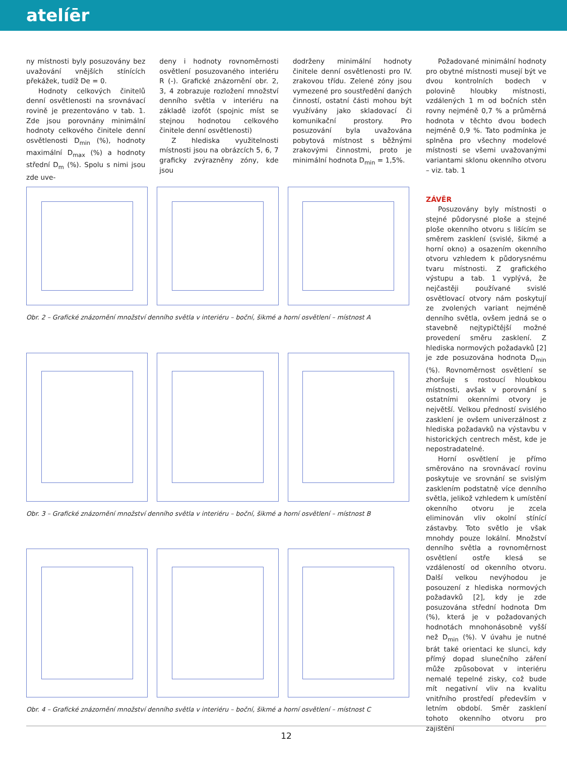atelíēr
ny místnosti byly posuzovány bez uvažování vnějších stínících překážek, tudíž De = 0.
Hodnoty celkových činitelů denní osvětlenosti na srovnávací rovině je prezentováno v tab. 1. Zde jsou porovnány minimální hodnoty celkového činitele denní osvětlenosti D<sub>min</sub> (%), hodnoty maximální D<sub>max</sub> (%) a hodnoty střední D<sub>m</sub> (%). Spolu s nimi jsou zde uve-
deny i hodnoty rovnoměrnosti osvětlení posuzovaného interiéru R (-). Grafické znázornění obr. 2, 3, 4 zobrazuje rozložení množství denního světla v interiéru na základě izofót (spojnic míst se stejnou hodnotou celkového činitele denní osvětlenosti)
Z hlediska využitelnosti místnosti jsou na obrázcích 5, 6, 7 graficky zvýrazněny zóny, kde jsou
dodrženy minimální hodnoty činitele denní osvětlenosti pro IV. zrakovou třídu. Zelené zóny jsou vymezené pro soustředění daných činností, ostatní části mohou být využívány jako skladovací či komunikační prostory. Pro posuzování byla uvažována pobytová místnost s běžnými zrakovými činnostmi, proto je minimální hodnota D<sub>min</sub> = 1,5%.
Požadované minimální hodnoty pro obytné místnosti musejí být ve dvou kontrolních bodech v polovině hloubky místnosti, vzdálených 1 m od bočních stěn rovny nejméně 0,7 % a průměrná hodnota v těchto dvou bodech nejméně 0,9 %. Tato podmínka je splněna pro všechny modelové místnosti se všemi uvažovanými variantami sklonu okenního otvoru – viz. tab. 1
ZÁVĚR
Posuzovány byly místnosti o stejné půdorysné ploše a stejné ploše okenního otvoru s lišícím se směrem zasklení (svislé, šikmé a horní okno) a osazením okenního otvoru vzhledem k půdorysnému tvaru místnosti. Z grafického výstupu a tab. 1 vyplývá, že nejčastěji používané svislé osvětlovací otvory nám poskytují ze zvolených variant nejméně denního světla, ovšem jedná se o stavebně nejtypičtější možné provedení směru zasklení. Z hlediska normových požadavků [2] je zde posuzována hodnota D<sub>min</sub> (%). Rovnoměrnost osvětlení se zhoršuje s rostoucí hloubkou místnosti, avšak v porovnání s ostatními okenními otvory je největší. Velkou předností svislého zasklení je ovšem univerzálnost z hlediska požadavků na výstavbu v historických centrech měst, kde je nepostradatelné.
Horní osvětlení je přímo směrováno na srovnávací rovinu poskytuje ve srovnání se svislým zasklením podstatně více denního světla, jelikož vzhledem k umístění okenního otvoru je zcela eliminován vliv okolní stínící zástavby. Toto světlo je však mnohdy pouze lokální. Množství denního světla a rovnoměrnost osvětlení ostře klesá se vzdáleností od okenního otvoru. Další velkou nevýhodou je posouzení z hlediska normových požadavků [2], kdy je zde posuzována střední hodnota Dm (%), která je v požadovaných hodnotách mnohonásobně vyšší než D<sub>min</sub> (%). V úvahu je nutné brát také orientaci ke slunci, kdy přímý dopad slunečního záření může způsobovat v interiéru nemalé tepelné zisky, což bude mít negativní vliv na kvalitu vnitřního prostředí především v letním období. Směr zasklení tohoto okenního otvoru pro zajištění
Obr. 2 – Grafické znázornění množství denního světla v interiéru – boční, šikmé a horní osvětlení – místnost A
Obr. 3 – Grafické znázornění množství denního světla v interiéru – boční, šikmé a horní osvětlení – místnost B
Obr. 4 – Grafické znázornění množství denního světla v interiéru – boční, šikmé a horní osvětlení – místnost C
12